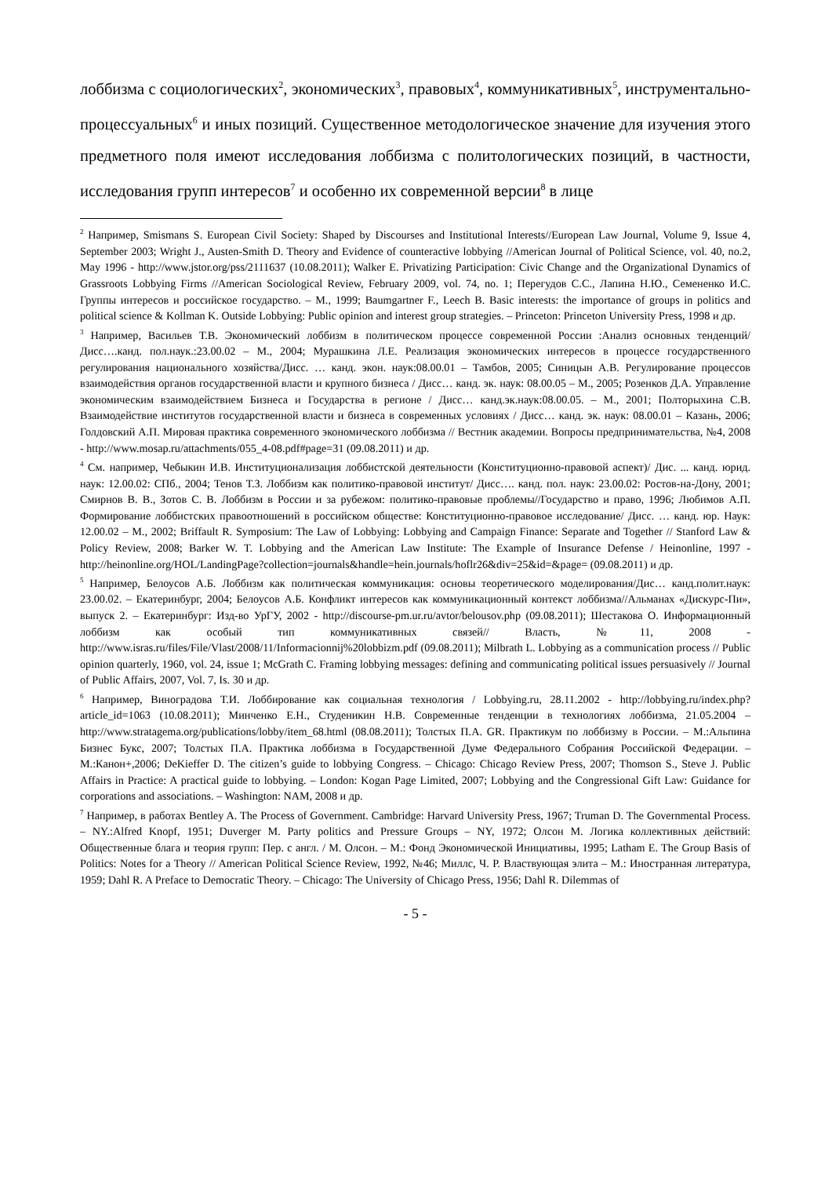лоббизма с социологических<sup>2</sup>, экономических<sup>3</sup>, правовых<sup>4</sup>, коммуникативных<sup>5</sup>, инструментально-процессуальных<sup>6</sup> и иных позиций. Существенное методологическое значение для изучения этого предметного поля имеют исследования лоббизма с политологических позиций, в частности, исследования групп интересов<sup>7</sup> и особенно их современной версии<sup>8</sup> в лице
<sup>2</sup> Например, Smismans S. European Civil Society: Shaped by Discourses and Institutional Interests//European Law Journal, Volume 9, Issue 4, September 2003; Wright J., Austen-Smith D. Theory and Evidence of counteractive lobbying //American Journal of Political Science, vol. 40, no.2, May 1996 - http://www.jstor.org/pss/2111637 (10.08.2011); Walker E. Privatizing Participation: Civic Change and the Organizational Dynamics of Grassroots Lobbying Firms //American Sociological Review, February 2009, vol. 74, no. 1; Перегудов С.С., Лапина Н.Ю., Семененко И.С. Группы интересов и российское государство. – М., 1999; Baumgartner F., Leech B. Basic interests: the importance of groups in politics and political science & Kollman K. Outside Lobbying: Public opinion and interest group strategies. – Princeton: Princeton University Press, 1998 и др.
<sup>3</sup> Например, Васильев Т.В. Экономический лоббизм в политическом процессе современной России :Анализ основных тенденций/ Дисс….канд. пол.наук.:23.00.02 – М., 2004; Мурашкина Л.Е. Реализация экономических интересов в процессе государственного регулирования национального хозяйства/Дисс. … канд. экон. наук:08.00.01 – Тамбов, 2005; Синицын А.В. Регулирование процессов взаимодействия органов государственной власти и крупного бизнеса / Дисс… канд. эк. наук: 08.00.05 – М., 2005; Розенков Д.А. Управление экономическим взаимодействием Бизнеса и Государства в регионе / Дисс… канд.эк.наук:08.00.05. – М., 2001; Полторыхина С.В. Взаимодействие институтов государственной власти и бизнеса в современных условиях / Дисс… канд. эк. наук: 08.00.01 – Казань, 2006; Голдовский А.П. Мировая практика современного экономического лоббизма // Вестник академии. Вопросы предпринимательства, №4, 2008 - http://www.mosap.ru/attachments/055_4-08.pdf#page=31 (09.08.2011) и др.
<sup>4</sup> См. например, Чебыкин И.В. Институционализация лоббистской деятельности (Конституционно-правовой аспект)/ Дис. ... канд. юрид. наук: 12.00.02: СПб., 2004; Тенов Т.З. Лоббизм как политико-правовой институт/ Дисс…. канд. пол. наук: 23.00.02: Ростов-на-Дону, 2001; Смирнов В. В., Зотов С. В. Лоббизм в России и за рубежом: политико-правовые проблемы//Государство и право, 1996; Любимов А.П. Формирование лоббистских правоотношений в российском обществе: Конституционно-правовое исследование/ Дисс. … канд. юр. Наук: 12.00.02 – М., 2002; Briffault R. Symposium: The Law of Lobbying: Lobbying and Campaign Finance: Separate and Together // Stanford Law & Policy Review, 2008; Barker W. T. Lobbying and the American Law Institute: The Example of Insurance Defense / Heinonline, 1997 - http://heinonline.org/HOL/LandingPage?collection=journals&handle=hein.journals/hoflr26&div=25&id=&page= (09.08.2011) и др.
<sup>5</sup> Например, Белоусов А.Б. Лоббизм как политическая коммуникация: основы теоретического моделирования/Дис… канд.полит.наук: 23.00.02. – Екатеринбург, 2004; Белоусов А.Б. Конфликт интересов как коммуникационный контекст лоббизма//Альманах «Дискурс-Пи», выпуск 2. – Екатеринбург: Изд-во УрГУ, 2002 - http://discourse-pm.ur.ru/avtor/belousov.php (09.08.2011); Шестакова О. Информационный лоббизм как особый тип коммуникативных связей// Власть, №11, 2008 - http://www.isras.ru/files/File/Vlast/2008/11/Informacionnij%20lobbizm.pdf (09.08.2011); Milbrath L. Lobbying as a communication process // Public opinion quarterly, 1960, vol. 24, issue 1; McGrath C. Framing lobbying messages: defining and communicating political issues persuasively // Journal of Public Affairs, 2007, Vol. 7, Is. 30 и др.
<sup>6</sup> Например, Виноградова Т.И. Лоббирование как социальная технология / Lobbying.ru, 28.11.2002 - http://lobbying.ru/index.php?article_id=1063 (10.08.2011); Минченко Е.Н., Студеникин Н.В. Современные тенденции в технологиях лоббизма, 21.05.2004 – http://www.stratagema.org/publications/lobby/item_68.html (08.08.2011); Толстых П.А. GR. Практикум по лоббизму в России. – М.:Альпина Бизнес Букс, 2007; Толстых П.А. Практика лоббизма в Государственной Думе Федерального Собрания Российской Федерации. – М.:Канон+,2006; DeKieffer D. The citizen’s guide to lobbying Congress. – Chicago: Chicago Review Press, 2007; Thomson S., Steve J. Public Affairs in Practice: A practical guide to lobbying. – London: Kogan Page Limited, 2007; Lobbying and the Congressional Gift Law: Guidance for corporations and associations. – Washington: NAM, 2008 и др.
<sup>7</sup> Например, в работах Bentley A. The Process of Government. Cambridge: Harvard University Press, 1967; Truman D. The Governmental Process. – NY.:Alfred Knopf, 1951; Duverger M. Party politics and Pressure Groups – NY, 1972; Олсон М. Логика коллективных действий: Общественные блага и теория групп: Пер. с англ. / М. Олсон. – М.: Фонд Экономической Инициативы, 1995; Latham E. The Group Basis of Politics: Notes for a Theory // American Political Science Review, 1992, №46; Миллс, Ч. Р. Властвующая элита – М.: Иностранная литература, 1959; Dahl R. A Preface to Democratic Theory. – Chicago: The University of Chicago Press, 1956; Dahl R. Dilemmas of
- 5 -